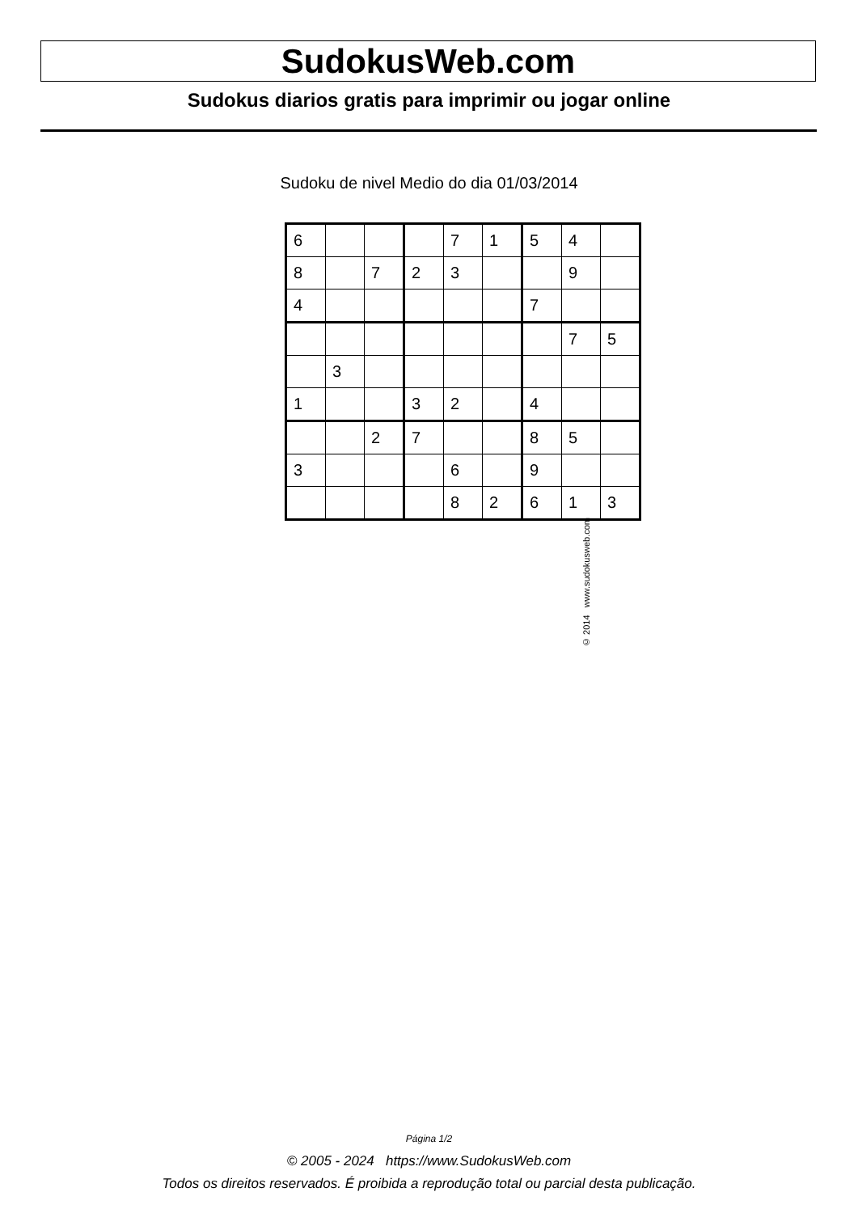SudokusWeb.com
Sudokus diarios gratis para imprimir ou jogar online
Sudoku de nivel Medio do dia 01/03/2014
| 6 | | | | 7 | 1 | 5 | 4 | |
| 8 | | 7 | 2 | 3 | | | 9 | |
| 4 | | | | | | 7 | | |
| | | | | | | | 7 | 5 |
| | 3 | | | | | | | |
| 1 | | | 3 | 2 | | 4 | | |
| | | 2 | 7 | | | 8 | 5 | |
| 3 | | | | 6 | | 9 | | |
| | | | | 8 | 2 | 6 | 1 | 3 |
© 2014 www.sudokusweb.com
Página 1/2
© 2005 - 2024 https://www.SudokusWeb.com
Todos os direitos reservados. É proibida a reprodução total ou parcial desta publicação.